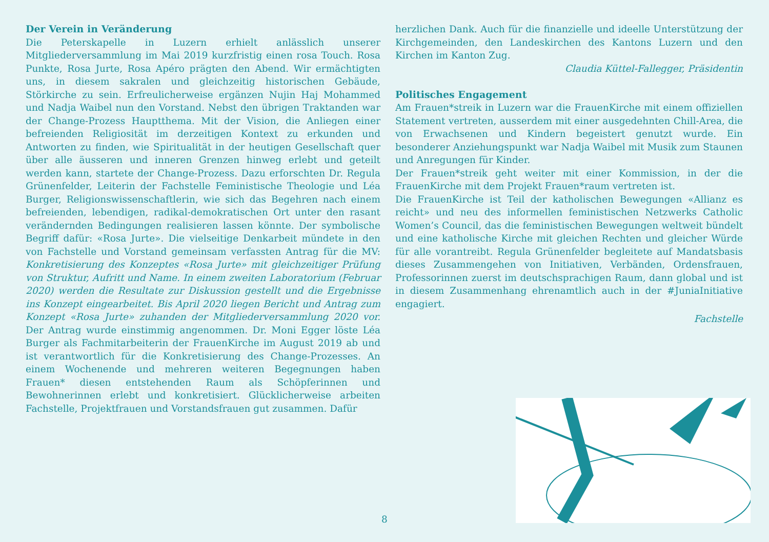Der Verein in Veränderung
Die Peterskapelle in Luzern erhielt anlässlich unserer Mitgliederversammlung im Mai 2019 kurzfristig einen rosa Touch. Rosa Punkte, Rosa Jurte, Rosa Apéro prägten den Abend. Wir ermächtigten uns, in diesem sakralen und gleichzeitig historischen Gebäude, Störkirche zu sein. Erfreulicherweise ergänzen Nujin Haj Mohammed und Nadja Waibel nun den Vorstand. Nebst den übrigen Traktanden war der Change-Prozess Hauptthema. Mit der Vision, die Anliegen einer befreienden Religiosität im derzeitigen Kontext zu erkunden und Antworten zu finden, wie Spiritualität in der heutigen Gesellschaft quer über alle äusseren und inneren Grenzen hinweg erlebt und geteilt werden kann, startete der Change-Prozess. Dazu erforschten Dr. Regula Grünenfelder, Leiterin der Fachstelle Feministische Theologie und Léa Burger, Religionswissenschaftlerin, wie sich das Begehren nach einem befreienden, lebendigen, radikal-demokratischen Ort unter den rasant verändernden Bedingungen realisieren lassen könnte. Der symbolische Begriff dafür: «Rosa Jurte». Die vielseitige Denkarbeit mündete in den von Fachstelle und Vorstand gemeinsam verfassten Antrag für die MV: Konkretisierung des Konzeptes «Rosa Jurte» mit gleichzeitiger Prüfung von Struktur, Aufritt und Name. In einem zweiten Laboratorium (Februar 2020) werden die Resultate zur Diskussion gestellt und die Ergebnisse ins Konzept eingearbeitet. Bis April 2020 liegen Bericht und Antrag zum Konzept «Rosa Jurte» zuhanden der Mitgliederversammlung 2020 vor. Der Antrag wurde einstimmig angenommen. Dr. Moni Egger löste Léa Burger als Fachmitarbeiterin der FrauenKirche im August 2019 ab und ist verantwortlich für die Konkretisierung des Change-Prozesses. An einem Wochenende und mehreren weiteren Begegnungen haben Frauen* diesen entstehenden Raum als Schöpferinnen und Bewohnerinnen erlebt und konkretisiert. Glücklicherweise arbeiten Fachstelle, Projektfrauen und Vorstandsfrauen gut zusammen. Dafür
herzlichen Dank. Auch für die finanzielle und ideelle Unterstützung der Kirchgemeinden, den Landeskirchen des Kantons Luzern und den Kirchen im Kanton Zug.
Claudia Küttel-Fallegger, Präsidentin
Politisches Engagement
Am Frauen*streik in Luzern war die FrauenKirche mit einem offiziellen Statement vertreten, ausserdem mit einer ausgedehnten Chill-Area, die von Erwachsenen und Kindern begeistert genutzt wurde. Ein besonderer Anziehungspunkt war Nadja Waibel mit Musik zum Staunen und Anregungen für Kinder.
Der Frauen*streik geht weiter mit einer Kommission, in der die FrauenKirche mit dem Projekt Frauen*raum vertreten ist.
Die FrauenKirche ist Teil der katholischen Bewegungen «Allianz es reicht» und neu des informellen feministischen Netzwerks Catholic Women’s Council, das die feministischen Bewegungen weltweit bündelt und eine katholische Kirche mit gleichen Rechten und gleicher Würde für alle vorantreibt. Regula Grünenfelder begleitete auf Mandatsbasis dieses Zusammengehen von Initiativen, Verbänden, Ordensfrauen, Professorinnen zuerst im deutschsprachigen Raum, dann global und ist in diesem Zusammenhang ehrenamtlich auch in der #JuniaInitiative engagiert.
Fachstelle
8